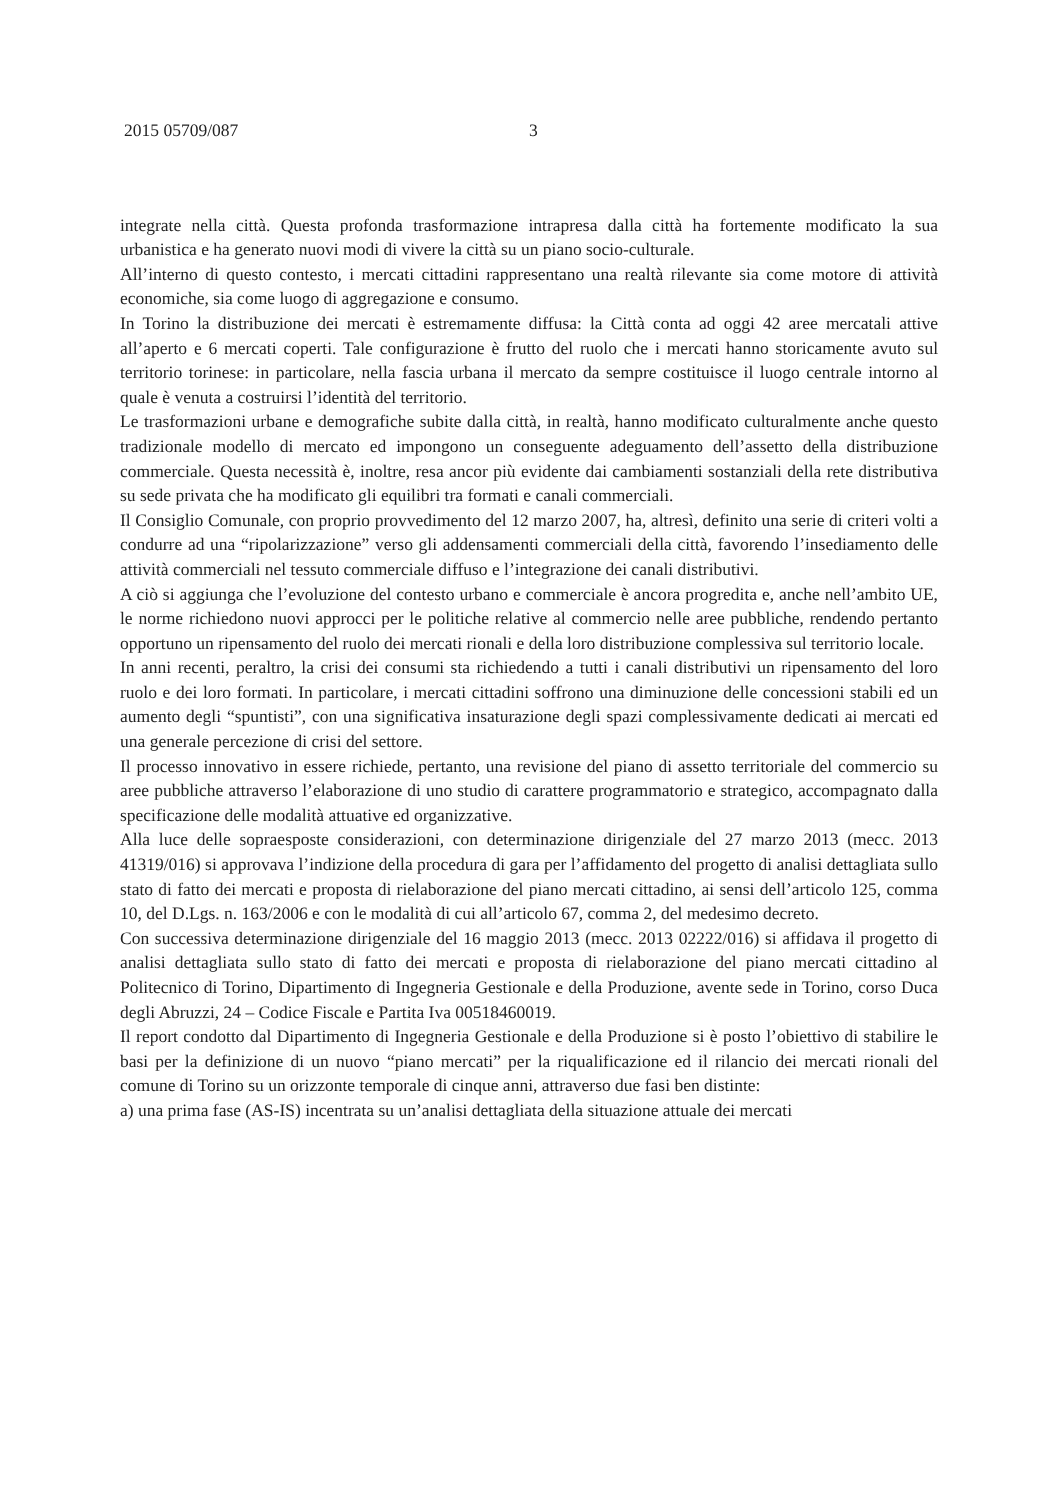2015 05709/087 3
integrate nella città. Questa profonda trasformazione intrapresa dalla città ha fortemente modificato la sua urbanistica e ha generato nuovi modi di vivere la città su un piano socio-culturale.
All’interno di questo contesto, i mercati cittadini rappresentano una realtà rilevante sia come motore di attività economiche, sia come luogo di aggregazione e consumo.
In Torino la distribuzione dei mercati è estremamente diffusa: la Città conta ad oggi 42 aree mercatali attive all’aperto e 6 mercati coperti. Tale configurazione è frutto del ruolo che i mercati hanno storicamente avuto sul territorio torinese: in particolare, nella fascia urbana il mercato da sempre costituisce il luogo centrale intorno al quale è venuta a costruirsi l’identità del territorio.
Le trasformazioni urbane e demografiche subite dalla città, in realtà, hanno modificato culturalmente anche questo tradizionale modello di mercato ed impongono un conseguente adeguamento dell’assetto della distribuzione commerciale. Questa necessità è, inoltre, resa ancor più evidente dai cambiamenti sostanziali della rete distributiva su sede privata che ha modificato gli equilibri tra formati e canali commerciali.
Il Consiglio Comunale, con proprio provvedimento del 12 marzo 2007, ha, altresì, definito una serie di criteri volti a condurre ad una “ripolarizzazione” verso gli addensamenti commerciali della città, favorendo l’insediamento delle attività commerciali nel tessuto commerciale diffuso e l’integrazione dei canali distributivi.
A ciò si aggiunga che l’evoluzione del contesto urbano e commerciale è ancora progredita e, anche nell’ambito UE, le norme richiedono nuovi approcci per le politiche relative al commercio nelle aree pubbliche, rendendo pertanto opportuno un ripensamento del ruolo dei mercati rionali e della loro distribuzione complessiva sul territorio locale.
In anni recenti, peraltro, la crisi dei consumi sta richiedendo a tutti i canali distributivi un ripensamento del loro ruolo e dei loro formati. In particolare, i mercati cittadini soffrono una diminuzione delle concessioni stabili ed un aumento degli “spuntisti”, con una significativa insaturazione degli spazi complessivamente dedicati ai mercati ed una generale percezione di crisi del settore.
Il processo innovativo in essere richiede, pertanto, una revisione del piano di assetto territoriale del commercio su aree pubbliche attraverso l’elaborazione di uno studio di carattere programmatorio e strategico, accompagnato dalla specificazione delle modalità attuative ed organizzative.
Alla luce delle sopraesposte considerazioni, con determinazione dirigenziale del 27 marzo 2013 (mecc. 2013 41319/016) si approvava l’indizione della procedura di gara per l’affidamento del progetto di analisi dettagliata sullo stato di fatto dei mercati e proposta di rielaborazione del piano mercati cittadino, ai sensi dell’articolo 125, comma 10, del D.Lgs. n. 163/2006 e con le modalità di cui all’articolo 67, comma 2, del medesimo decreto.
Con successiva determinazione dirigenziale del 16 maggio 2013 (mecc. 2013 02222/016) si affidava il progetto di analisi dettagliata sullo stato di fatto dei mercati e proposta di rielaborazione del piano mercati cittadino al Politecnico di Torino, Dipartimento di Ingegneria Gestionale e della Produzione, avente sede in Torino, corso Duca degli Abruzzi, 24 – Codice Fiscale e Partita Iva 00518460019.
Il report condotto dal Dipartimento di Ingegneria Gestionale e della Produzione si è posto l’obiettivo di stabilire le basi per la definizione di un nuovo “piano mercati” per la riqualificazione ed il rilancio dei mercati rionali del comune di Torino su un orizzonte temporale di cinque anni, attraverso due fasi ben distinte:
a) una prima fase (AS-IS) incentrata su un’analisi dettagliata della situazione attuale dei mercati